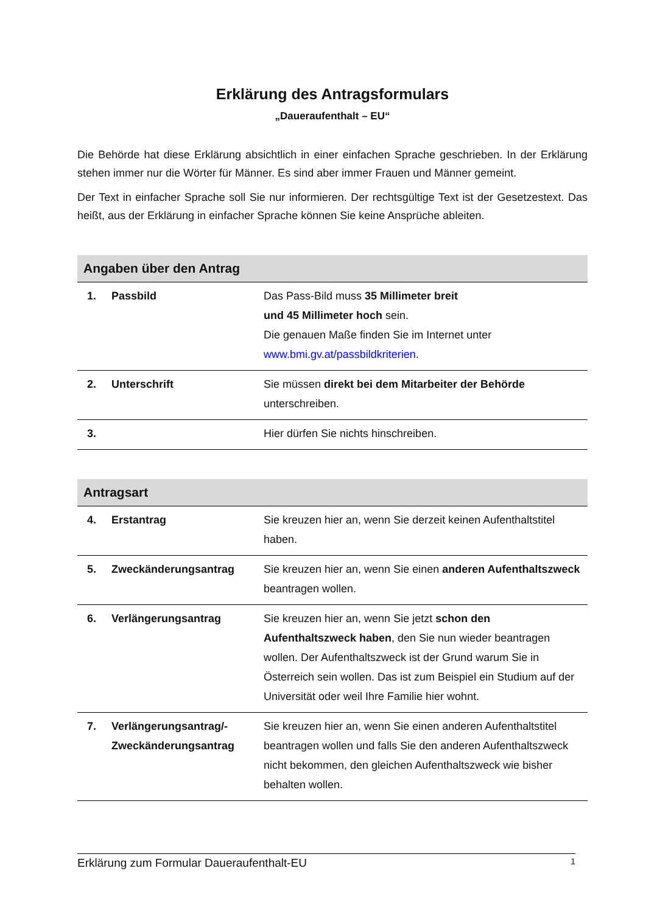Erklärung des Antragsformulars
„Daueraufenthalt – EU“
Die Behörde hat diese Erklärung absichtlich in einer einfachen Sprache geschrieben. In der Erklärung stehen immer nur die Wörter für Männer. Es sind aber immer Frauen und Männer gemeint.
Der Text in einfacher Sprache soll Sie nur informieren. Der rechtsgültige Text ist der Gesetzestext. Das heißt, aus der Erklärung in einfacher Sprache können Sie keine Ansprüche ableiten.
| Angaben über den Antrag | | |
| --- | --- | --- |
| 1. | Passbild | Das Pass-Bild muss 35 Millimeter breit und 45 Millimeter hoch sein. Die genauen Maße finden Sie im Internet unter www.bmi.gv.at/passbildkriterien . |
| 2. | Unterschrift | Sie müssen direkt bei dem Mitarbeiter der Behörde unterschreiben. |
| 3. | | Hier dürfen Sie nichts hinschreiben. |
| Antragsart | | |
| --- | --- | --- |
| 4. | Erstantrag | Sie kreuzen hier an, wenn Sie derzeit keinen Aufenthaltstitel haben. |
| 5. | Zweckänderungsantrag | Sie kreuzen hier an, wenn Sie einen anderen Aufenthaltszweck beantragen wollen. |
| 6. | Verlängerungsantrag | Sie kreuzen hier an, wenn Sie jetzt schon den Aufenthaltszweck haben , den Sie nun wieder beantragen wollen. Der Aufenthaltszweck ist der Grund warum Sie in Österreich sein wollen. Das ist zum Beispiel ein Studium auf der Universität oder weil Ihre Familie hier wohnt. |
| 7. | Verlängerungsantrag/- Zweckänderungsantrag | Sie kreuzen hier an, wenn Sie einen anderen Aufenthaltstitel beantragen wollen und falls Sie den anderen Aufenthaltszweck nicht bekommen, den gleichen Aufenthaltszweck wie bisher behalten wollen. |
Erklärung zum Formular Daueraufenthalt-EU 1